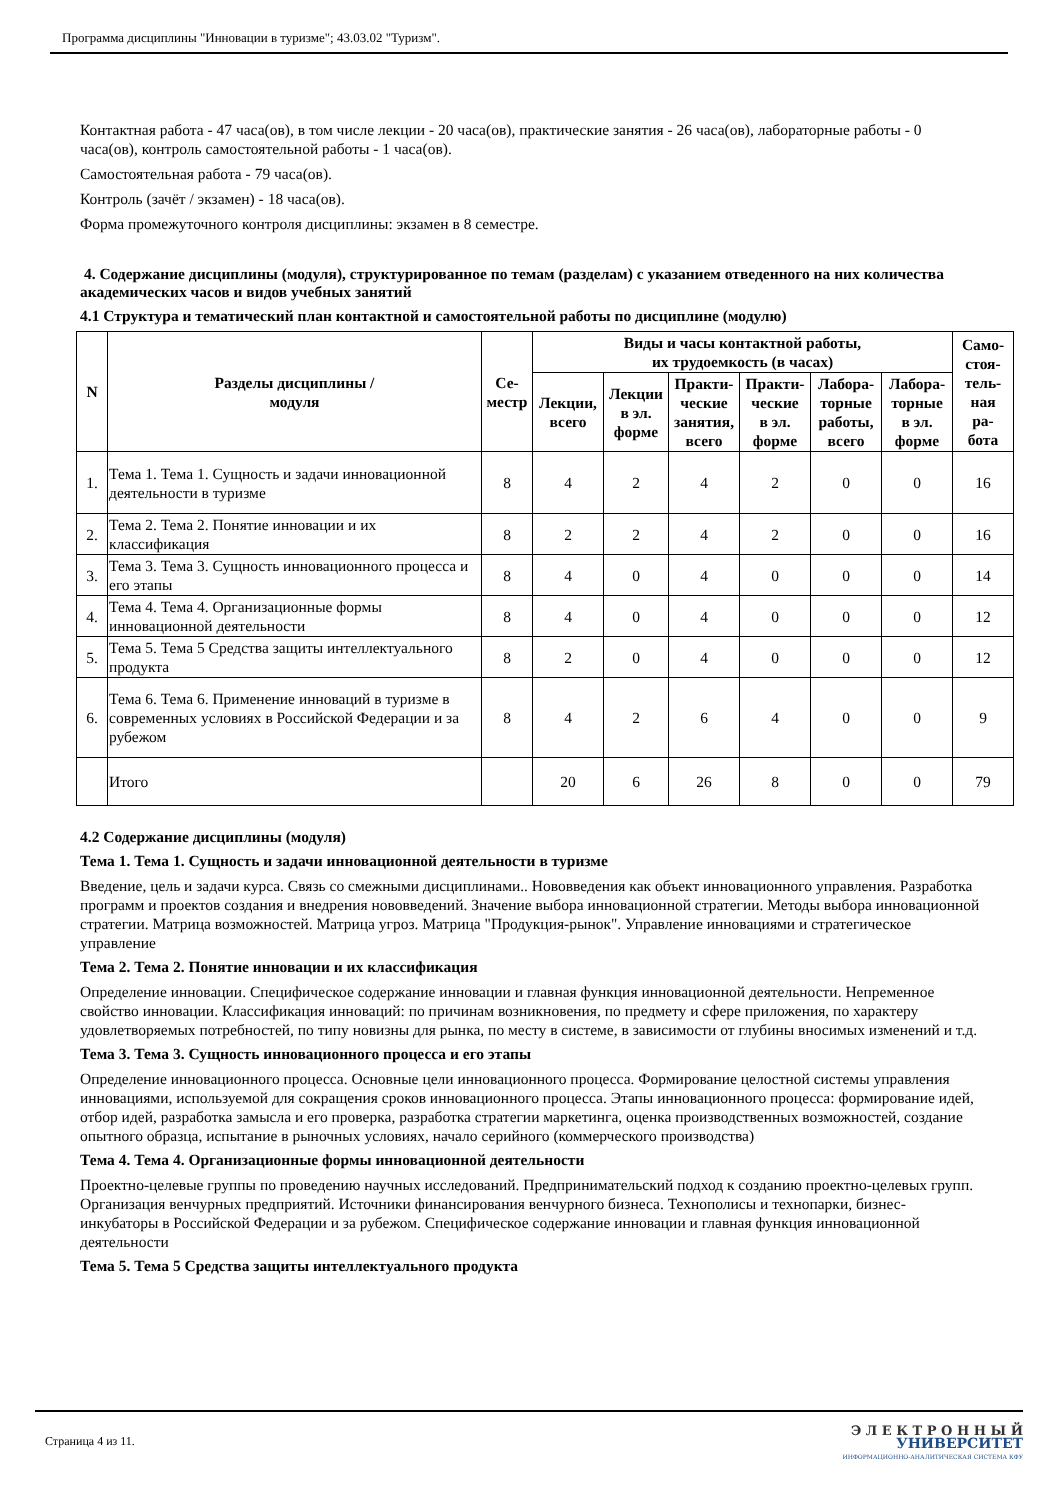Программа дисциплины "Инновации в туризме"; 43.03.02 "Туризм".
Контактная работа - 47 часа(ов), в том числе лекции - 20 часа(ов), практические занятия - 26 часа(ов), лабораторные работы - 0 часа(ов), контроль самостоятельной работы - 1 часа(ов).
Самостоятельная работа - 79 часа(ов).
Контроль (зачёт / экзамен) - 18 часа(ов).
Форма промежуточного контроля дисциплины: экзамен в 8 семестре.
4. Содержание дисциплины (модуля), структурированное по темам (разделам) с указанием отведенного на них количества академических часов и видов учебных занятий
4.1 Структура и тематический план контактной и самостоятельной работы по дисциплине (модулю)
| N | Разделы дисциплины / модуля | Се- местр | Виды и часы контактной работы, их трудоемкость (в часах) | | | | | | Само- стоя- тель- ная ра- бота |
| --- | --- | --- | --- | --- | --- | --- | --- | --- | --- |
| | | | Лекции, всего | Лекции в эл. форме | Практи- ческие занятия, всего | Практи- ческие в эл. форме | Лабора- торные работы, всего | Лабора- торные в эл. форме | |
| 1. | Тема 1. Тема 1. Сущность и задачи инновационной деятельности в туризме | 8 | 4 | 2 | 4 | 2 | 0 | 0 | 16 |
| 2. | Тема 2. Тема 2. Понятие инновации и их классификация | 8 | 2 | 2 | 4 | 2 | 0 | 0 | 16 |
| 3. | Тема 3. Тема 3. Сущность инновационного процесса и его этапы | 8 | 4 | 0 | 4 | 0 | 0 | 0 | 14 |
| 4. | Тема 4. Тема 4. Организационные формы инновационной деятельности | 8 | 4 | 0 | 4 | 0 | 0 | 0 | 12 |
| 5. | Тема 5. Тема 5 Средства защиты интеллектуального продукта | 8 | 2 | 0 | 4 | 0 | 0 | 0 | 12 |
| 6. | Тема 6. Тема 6. Применение инноваций в туризме в современных условиях в Российской Федерации и за рубежом | 8 | 4 | 2 | 6 | 4 | 0 | 0 | 9 |
| | Итого | | 20 | 6 | 26 | 8 | 0 | 0 | 79 |
4.2 Содержание дисциплины (модуля)
Тема 1. Тема 1. Сущность и задачи инновационной деятельности в туризме
Введение, цель и задачи курса. Связь со смежными дисциплинами.. Нововведения как объект инновационного управления. Разработка программ и проектов создания и внедрения нововведений. Значение выбора инновационной стратегии. Методы выбора инновационной стратегии. Матрица возможностей. Матрица угроз. Матрица "Продукция-рынок". Управление инновациями и стратегическое управление
Тема 2. Тема 2. Понятие инновации и их классификация
Определение инновации. Специфическое содержание инновации и главная функция инновационной деятельности. Непременное свойство инновации. Классификация инноваций: по причинам возникновения, по предмету и сфере приложения, по характеру удовлетворяемых потребностей, по типу новизны для рынка, по месту в системе, в зависимости от глубины вносимых изменений и т.д.
Тема 3. Тема 3. Сущность инновационного процесса и его этапы
Определение инновационного процесса. Основные цели инновационного процесса. Формирование целостной системы управления инновациями, используемой для сокращения сроков инновационного процесса. Этапы инновационного процесса: формирование идей, отбор идей, разработка замысла и его проверка, разработка стратегии маркетинга, оценка производственных возможностей, создание опытного образца, испытание в рыночных условиях, начало серийного (коммерческого производства)
Тема 4. Тема 4. Организационные формы инновационной деятельности
Проектно-целевые группы по проведению научных исследований. Предпринимательский подход к созданию проектно-целевых групп. Организация венчурных предприятий. Источники финансирования венчурного бизнеса. Технополисы и технопарки, бизнес-инкубаторы в Российской Федерации и за рубежом. Специфическое содержание инновации и главная функция инновационной деятельности
Тема 5. Тема 5 Средства защиты интеллектуального продукта
Страница 4 из 11.
Э Л Е К Т Р О Н Н Ы Й
УНИВЕРСИТЕТ
ИНФОРМАЦИОННО-АНАЛИТИЧЕСКАЯ СИСТЕМА КФУ